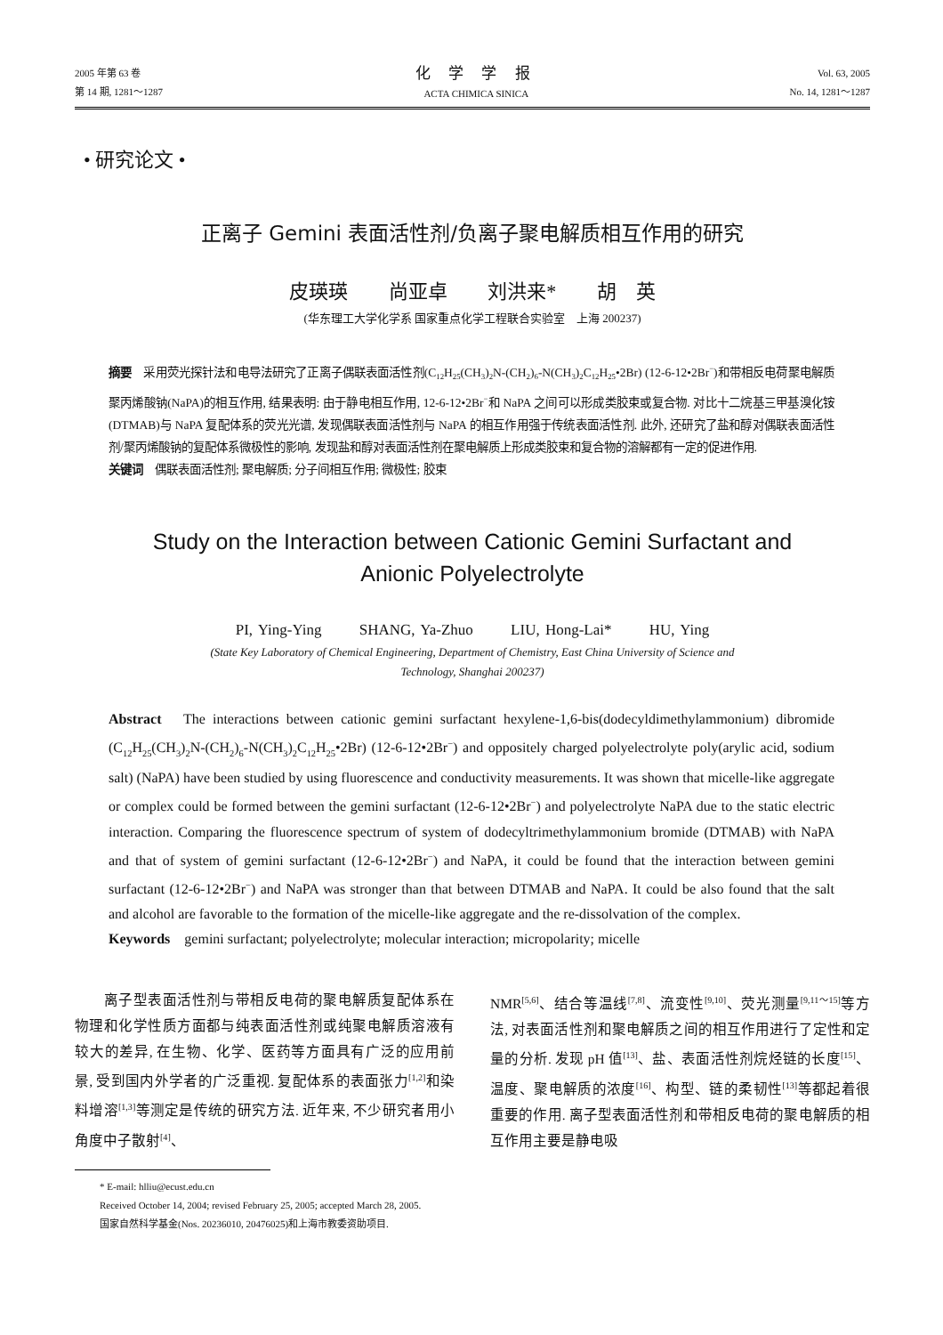2005 年第 63 卷
第 14 期, 1281～1287
化 学 学 报
ACTA CHIMICA SINICA
Vol. 63, 2005
No. 14, 1281～1287
• 研究论文 •
正离子 Gemini 表面活性剂/负离子聚电解质相互作用的研究
皮瑛瑛 尚亚卓 刘洪来* 胡　英
(华东理工大学化学系 国家重点化学工程联合实验室　上海 200237)
摘要　采用荧光探针法和电导法研究了正离子偶联表面活性剂(C<sub>12</sub>H<sub>25</sub>(CH<sub>3</sub>)<sub>2</sub>N-(CH<sub>2</sub>)<sub>6</sub>-N(CH<sub>3</sub>)<sub>2</sub>C<sub>12</sub>H<sub>25</sub>•2Br) (12-6-12•2Br<sup>−</sup>)和带相反电荷聚电解质聚丙烯酸钠(NaPA)的相互作用, 结果表明: 由于静电相互作用, 12-6-12•2Br<sup>−</sup>和 NaPA 之间可以形成类胶束或复合物. 对比十二烷基三甲基溴化铵(DTMAB)与 NaPA 复配体系的荧光光谱, 发现偶联表面活性剂与 NaPA 的相互作用强于传统表面活性剂. 此外, 还研究了盐和醇对偶联表面活性剂/聚丙烯酸钠的复配体系微极性的影响, 发现盐和醇对表面活性剂在聚电解质上形成类胶束和复合物的溶解都有一定的促进作用.
关键词　偶联表面活性剂; 聚电解质; 分子间相互作用; 微极性; 胶束
Study on the Interaction between Cationic Gemini Surfactant and
Anionic Polyelectrolyte
PI, Ying-Ying SHANG, Ya-Zhuo LIU, Hong-Lai* HU, Ying
(State Key Laboratory of Chemical Engineering, Department of Chemistry, East China University of Science and
Technology, Shanghai 200237)
Abstract　The interactions between cationic gemini surfactant hexylene-1,6-bis(dodecyldimethylammonium) dibromide (C<sub>12</sub>H<sub>25</sub>(CH<sub>3</sub>)<sub>2</sub>N-(CH<sub>2</sub>)<sub>6</sub>-N(CH<sub>3</sub>)<sub>2</sub>C<sub>12</sub>H<sub>25</sub>•2Br) (12-6-12•2Br<sup>−</sup>) and oppositely charged polyelectrolyte poly(arylic acid, sodium salt) (NaPA) have been studied by using fluorescence and conductivity measurements. It was shown that micelle-like aggregate or complex could be formed between the gemini surfactant (12-6-12•2Br<sup>−</sup>) and polyelectrolyte NaPA due to the static electric interaction. Comparing the fluorescence spectrum of system of dodecyltrimethylammonium bromide (DTMAB) with NaPA and that of system of gemini surfactant (12-6-12•2Br<sup>−</sup>) and NaPA, it could be found that the interaction between gemini surfactant (12-6-12•2Br<sup>−</sup>) and NaPA was stronger than that between DTMAB and NaPA. It could be also found that the salt and alcohol are favorable to the formation of the micelle-like aggregate and the re-dissolvation of the complex.
Keywords　gemini surfactant; polyelectrolyte; molecular interaction; micropolarity; micelle
　　离子型表面活性剂与带相反电荷的聚电解质复配体系在物理和化学性质方面都与纯表面活性剂或纯聚电解质溶液有较大的差异, 在生物、化学、医药等方面具有广泛的应用前景, 受到国内外学者的广泛重视. 复配体系的表面张力<sup>[1,2]</sup>和染料增溶<sup>[1,3]</sup>等测定是传统的研究方法. 近年来, 不少研究者用小角度中子散射<sup>[4]</sup>、
NMR<sup>[5,6]</sup>、结合等温线<sup>[7,8]</sup>、流变性<sup>[9,10]</sup>、荧光测量<sup>[9,11～15]</sup>等方法, 对表面活性剂和聚电解质之间的相互作用进行了定性和定量的分析. 发现 pH 值<sup>[13]</sup>、盐、表面活性剂烷烃链的长度<sup>[15]</sup>、温度、聚电解质的浓度<sup>[16]</sup>、构型、链的柔韧性<sup>[13]</sup>等都起着很重要的作用. 离子型表面活性剂和带相反电荷的聚电解质的相互作用主要是静电吸
* E-mail: hlliu@ecust.edu.cn
Received October 14, 2004; revised February 25, 2005; accepted March 28, 2005.
国家自然科学基金(Nos. 20236010, 20476025)和上海市教委资助项目.